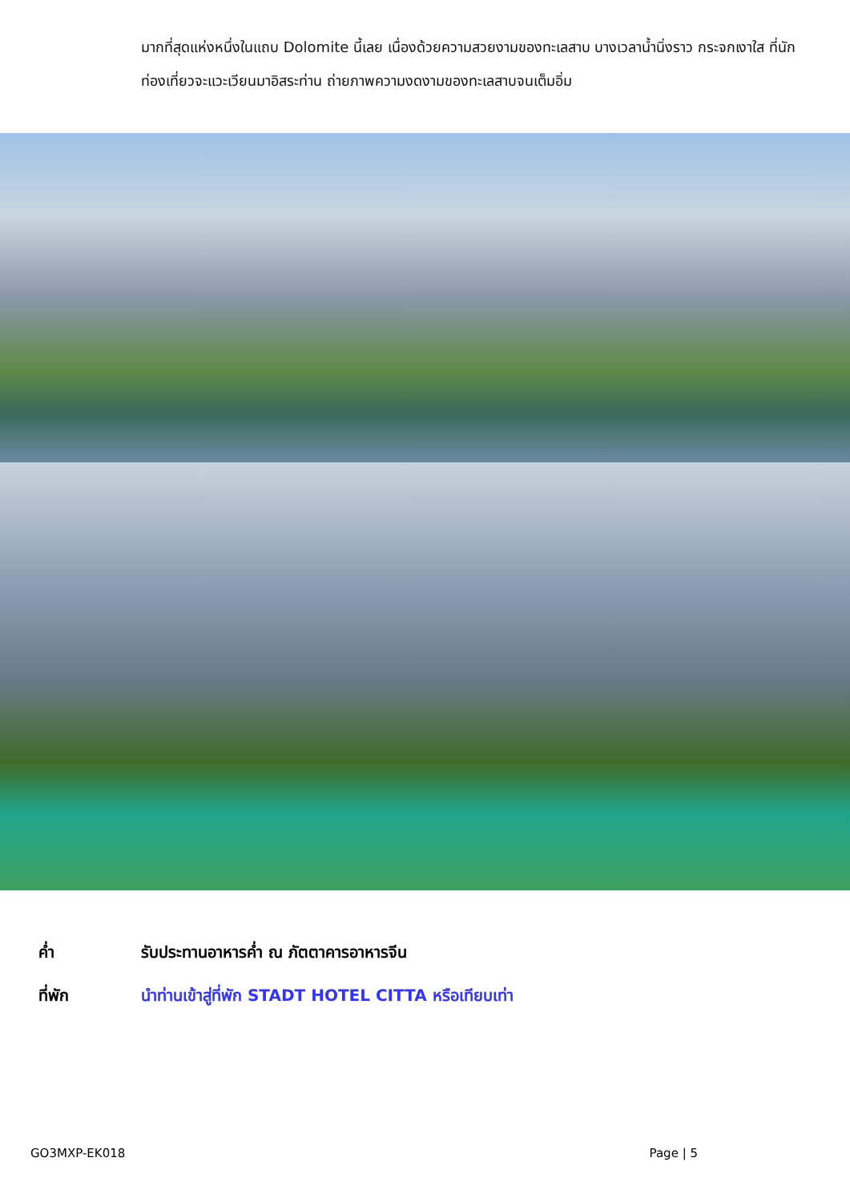มากที่สุดแห่งหนึ่งในแถบ Dolomite นี้เลย เนื่องด้วยความสวยงามของทะเลสาบ บางเวลาน้ำนิ่งราว กระจกเงาใส ที่นักท่องเที่ยวจะแวะเวียนมาอิสระท่าน ถ่ายภาพความงดงามของทะเลสาบจนเต็มอิ่ม
ค่ำ รับประทานอาหารค่ำ ณ ภัตตาคารอาหารจีน
ที่พัก นำท่านเข้าสู่ที่พัก STADT HOTEL CITTA หรือเทียบเท่า
GO3MXP-EK018 Page | 5